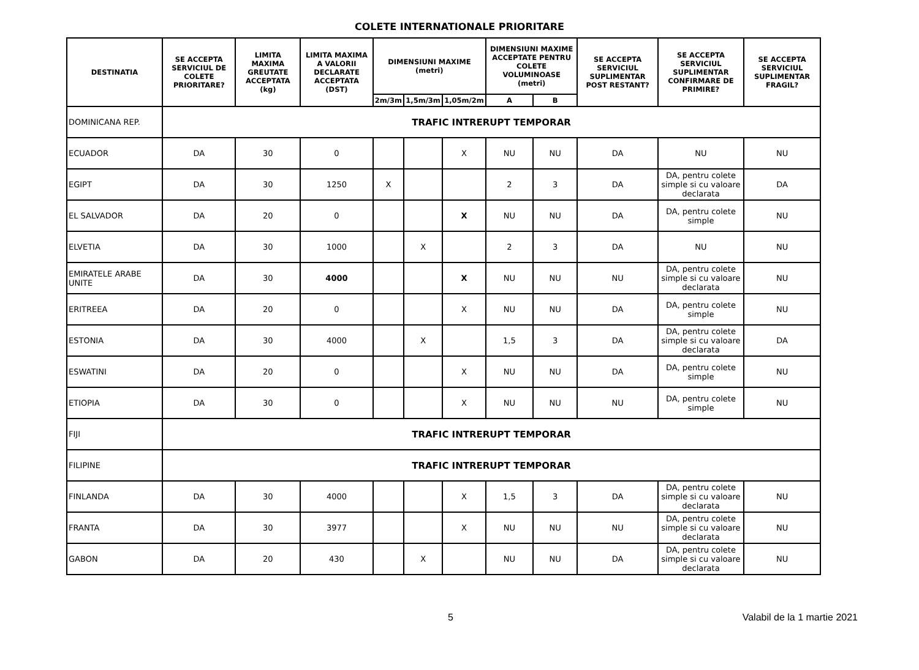COLETE INTERNATIONALE PRIORITARE
| DESTINATIA | SE ACCEPTA SERVICIUL DE COLETE PRIORITARE? | LIMITA MAXIMA GREUTATE ACCEPTATA (kg) | LIMITA MAXIMA A VALORII DECLARATE ACCEPTATA (DST) | DIMENSIUNI MAXIME (metri) | | | DIMENSIUNI MAXIME ACCEPTATE PENTRU COLETE VOLUMINOASE (metri) | | SE ACCEPTA SERVICIUL SUPLIMENTAR POST RESTANT? | SE ACCEPTA SERVICIUL SUPLIMENTAR CONFIRMARE DE PRIMIRE? | SE ACCEPTA SERVICIUL SUPLIMENTAR FRAGIL? |
| --- | --- | --- | --- | --- | --- | --- | --- | --- | --- | --- | --- |
| | | | | 2m/3m | 1,5m/3m | 1,05m/2m | A | B | | | |
| DOMINICANA REP. | TRAFIC INTRERUPT TEMPORAR | | | | | | | | | | |
| ECUADOR | DA | 30 | 0 | | | X | NU | NU | DA | NU | NU |
| EGIPT | DA | 30 | 1250 | X | | | 2 | 3 | DA | DA, pentru colete simple si cu valoare declarata | DA |
| EL SALVADOR | DA | 20 | 0 | | | X | NU | NU | DA | DA, pentru colete simple | NU |
| ELVETIA | DA | 30 | 1000 | | X | | 2 | 3 | DA | NU | NU |
| EMIRATELE ARABE UNITE | DA | 30 | 4000 | | | X | NU | NU | NU | DA, pentru colete simple si cu valoare declarata | NU |
| ERITREEA | DA | 20 | 0 | | | X | NU | NU | DA | DA, pentru colete simple | NU |
| ESTONIA | DA | 30 | 4000 | | X | | 1,5 | 3 | DA | DA, pentru colete simple si cu valoare declarata | DA |
| ESWATINI | DA | 20 | 0 | | | X | NU | NU | DA | DA, pentru colete simple | NU |
| ETIOPIA | DA | 30 | 0 | | | X | NU | NU | NU | DA, pentru colete simple | NU |
| FIJI | TRAFIC INTRERUPT TEMPORAR | | | | | | | | | | |
| FILIPINE | TRAFIC INTRERUPT TEMPORAR | | | | | | | | | | |
| FINLANDA | DA | 30 | 4000 | | | X | 1,5 | 3 | DA | DA, pentru colete simple si cu valoare declarata | NU |
| FRANTA | DA | 30 | 3977 | | | X | NU | NU | NU | DA, pentru colete simple si cu valoare declarata | NU |
| GABON | DA | 20 | 430 | | X | | NU | NU | DA | DA, pentru colete simple si cu valoare declarata | NU |
5 Valabil de la 1 martie 2021